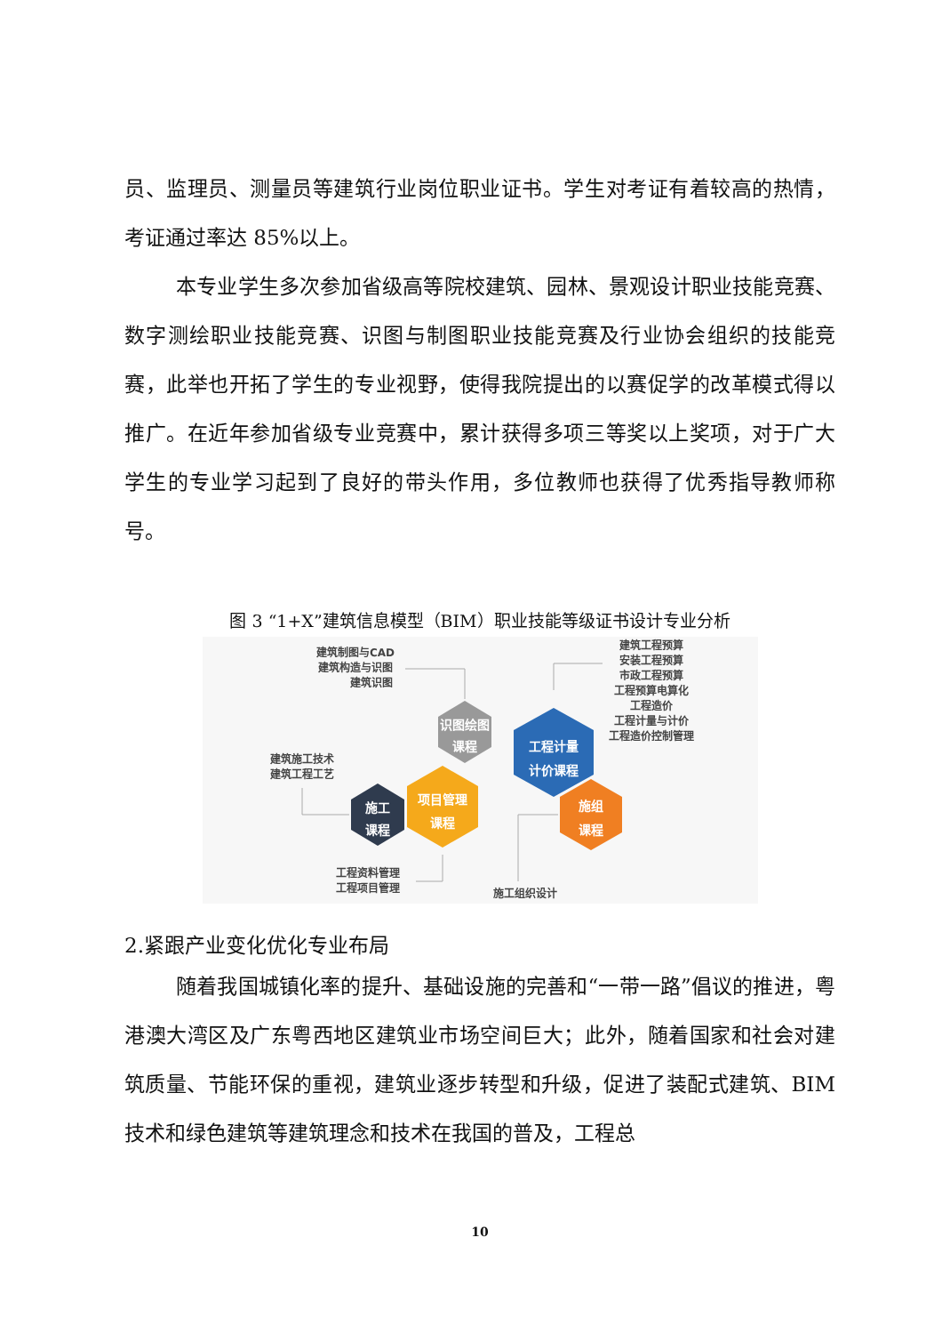员、监理员、测量员等建筑行业岗位职业证书。学生对考证有着较高的热情，考证通过率达 85%以上。
本专业学生多次参加省级高等院校建筑、园林、景观设计职业技能竞赛、数字测绘职业技能竞赛、识图与制图职业技能竞赛及行业协会组织的技能竞赛，此举也开拓了学生的专业视野，使得我院提出的以赛促学的改革模式得以推广。在近年参加省级专业竞赛中，累计获得多项三等奖以上奖项，对于广大学生的专业学习起到了良好的带头作用，多位教师也获得了优秀指导教师称号。
图 3 “1+X”建筑信息模型（BIM）职业技能等级证书设计专业分析
建筑制图与CAD
建筑构造与识图
建筑识图
建筑工程预算
安装工程预算
市政工程预算
工程预算电算化
工程造价
工程计量与计价
工程造价控制管理
建筑施工技术
建筑工程工艺
工程资料管理
工程项目管理
施工组织设计
识图绘图
课程
工程计量
计价课程
项目管理
课程
施工
课程
施组
课程
2.紧跟产业变化优化专业布局
随着我国城镇化率的提升、基础设施的完善和“一带一路”倡议的推进，粤港澳大湾区及广东粤西地区建筑业市场空间巨大；此外，随着国家和社会对建筑质量、节能环保的重视，建筑业逐步转型和升级，促进了装配式建筑、BIM 技术和绿色建筑等建筑理念和技术在我国的普及，工程总
10